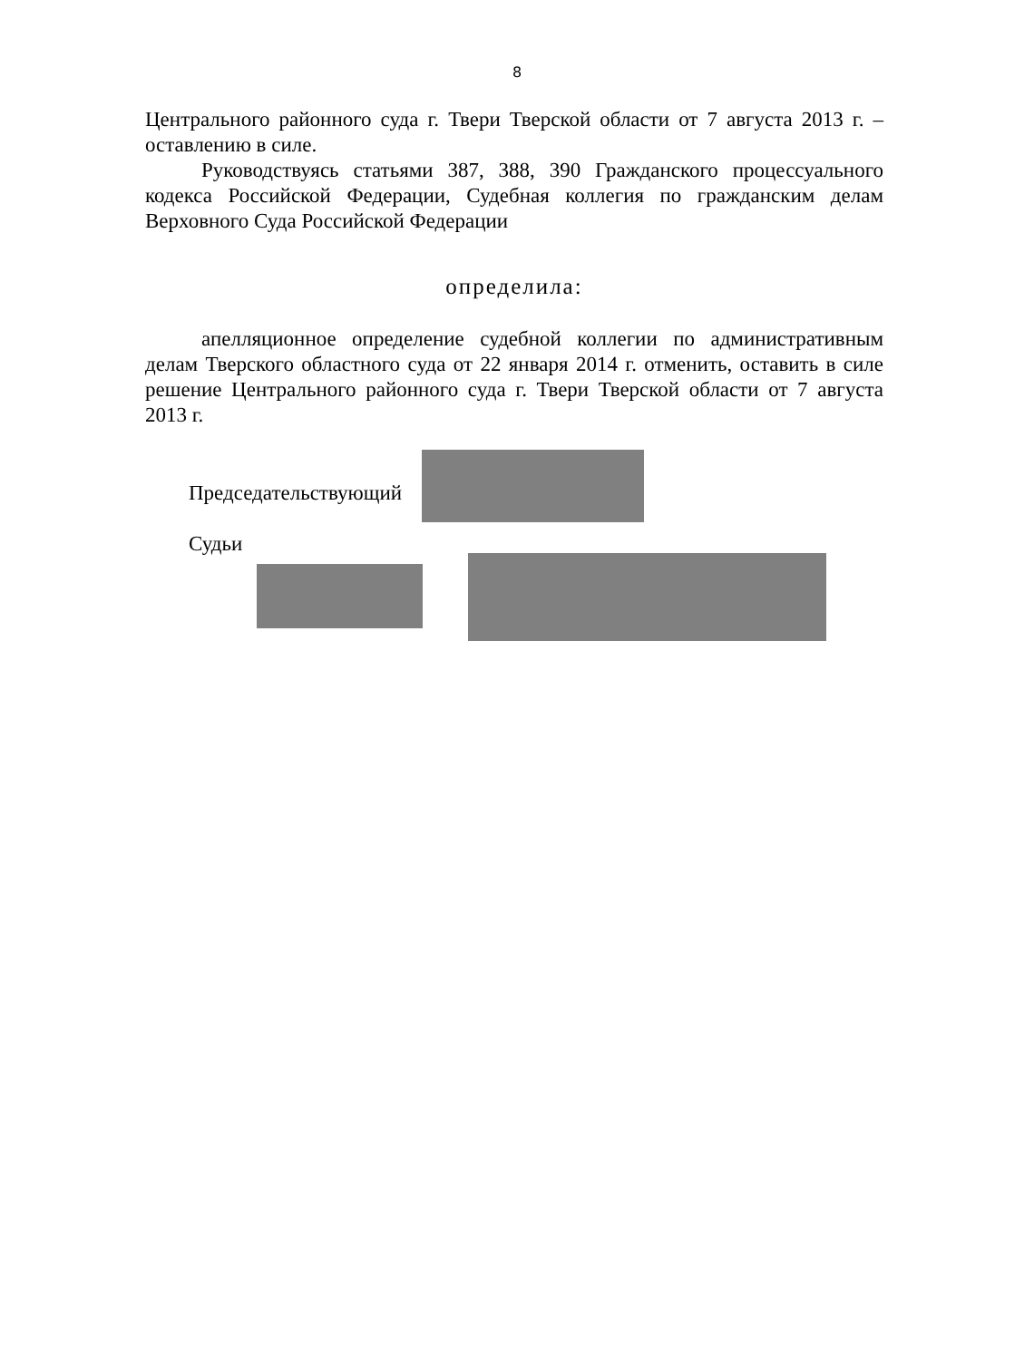8
Центрального районного суда г. Твери Тверской области от 7 августа 2013 г. – оставлению в силе.
Руководствуясь статьями 387, 388, 390 Гражданского процессуального кодекса Российской Федерации, Судебная коллегия по гражданским делам Верховного Суда Российской Федерации
определила:
апелляционное определение судебной коллегии по административным делам Тверского областного суда от 22 января 2014 г. отменить, оставить в силе решение Центрального районного суда г. Твери Тверской области от 7 августа 2013 г.
Председательствующий
Судьи